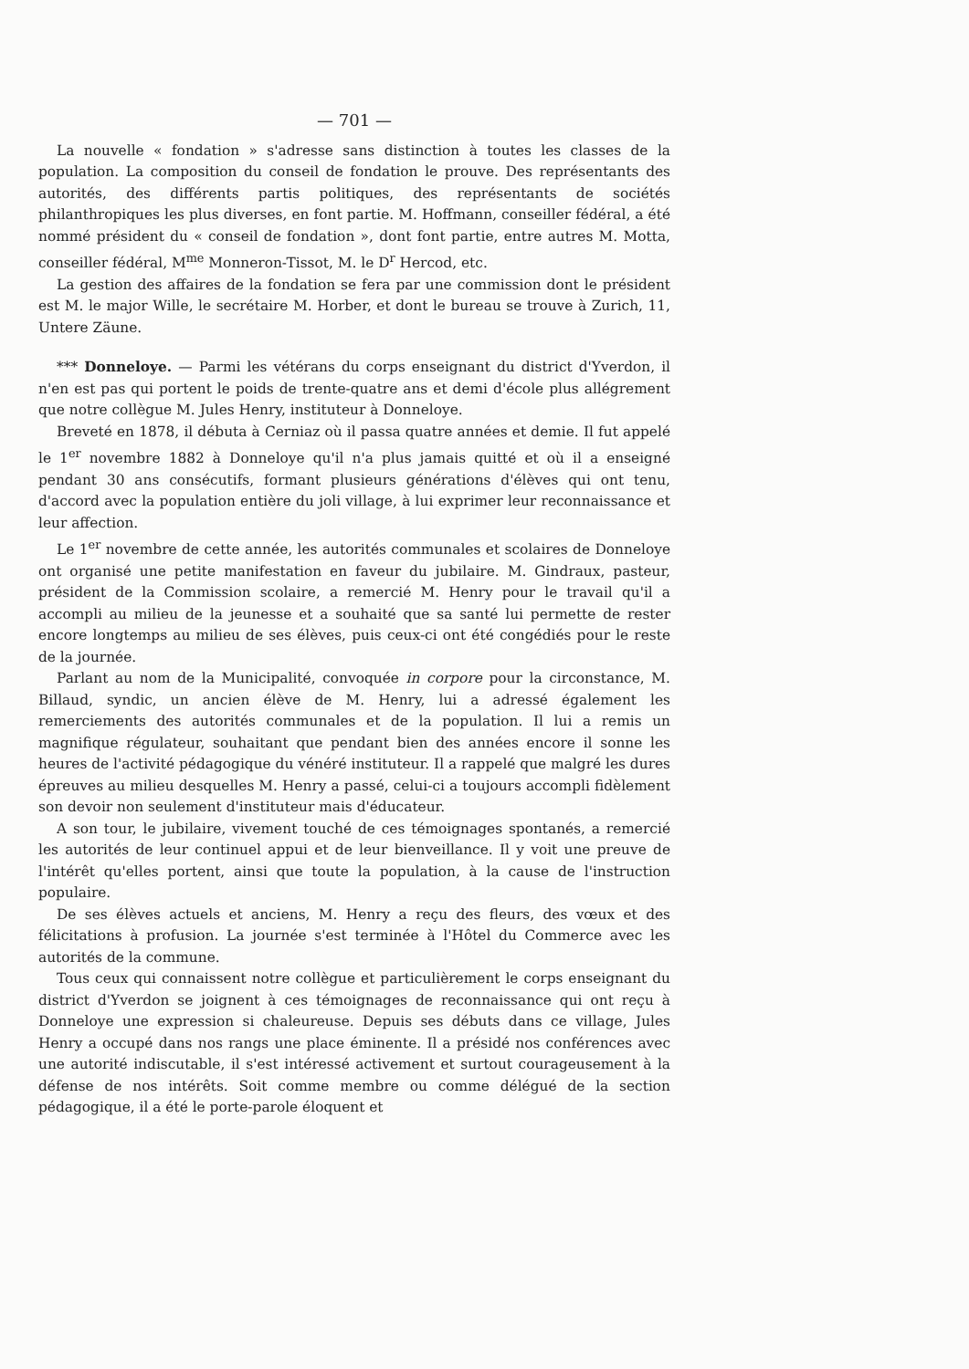— 701 —
La nouvelle « fondation » s'adresse sans distinction à toutes les classes de la population. La composition du conseil de fondation le prouve. Des représentants des autorités, des différents partis politiques, des représentants de sociétés philanthropiques les plus diverses, en font partie. M. Hoffmann, conseiller fédéral, a été nommé président du « conseil de fondation », dont font partie, entre autres M. Motta, conseiller fédéral, M<sup>me</sup> Monneron-Tissot, M. le D<sup>r</sup> Hercod, etc.
La gestion des affaires de la fondation se fera par une commission dont le président est M. le major Wille, le secrétaire M. Horber, et dont le bureau se trouve à Zurich, 11, Untere Zäune.
*** Donneloye. — Parmi les vétérans du corps enseignant du district d'Yverdon, il n'en est pas qui portent le poids de trente-quatre ans et demi d'école plus allégrement que notre collègue M. Jules Henry, instituteur à Donneloye.
Breveté en 1878, il débuta à Cerniaz où il passa quatre années et demie. Il fut appelé le 1<sup>er</sup> novembre 1882 à Donneloye qu'il n'a plus jamais quitté et où il a enseigné pendant 30 ans consécutifs, formant plusieurs générations d'élèves qui ont tenu, d'accord avec la population entière du joli village, à lui exprimer leur reconnaissance et leur affection.
Le 1<sup>er</sup> novembre de cette année, les autorités communales et scolaires de Donneloye ont organisé une petite manifestation en faveur du jubilaire. M. Gindraux, pasteur, président de la Commission scolaire, a remercié M. Henry pour le travail qu'il a accompli au milieu de la jeunesse et a souhaité que sa santé lui permette de rester encore longtemps au milieu de ses élèves, puis ceux-ci ont été congédiés pour le reste de la journée.
Parlant au nom de la Municipalité, convoquée in corpore pour la circonstance, M. Billaud, syndic, un ancien élève de M. Henry, lui a adressé également les remerciements des autorités communales et de la population. Il lui a remis un magnifique régulateur, souhaitant que pendant bien des années encore il sonne les heures de l'activité pédagogique du vénéré instituteur. Il a rappelé que malgré les dures épreuves au milieu desquelles M. Henry a passé, celui-ci a toujours accompli fidèlement son devoir non seulement d'instituteur mais d'éducateur.
A son tour, le jubilaire, vivement touché de ces témoignages spontanés, a remercié les autorités de leur continuel appui et de leur bienveillance. Il y voit une preuve de l'intérêt qu'elles portent, ainsi que toute la population, à la cause de l'instruction populaire.
De ses élèves actuels et anciens, M. Henry a reçu des fleurs, des vœux et des félicitations à profusion. La journée s'est terminée à l'Hôtel du Commerce avec les autorités de la commune.
Tous ceux qui connaissent notre collègue et particulièrement le corps enseignant du district d'Yverdon se joignent à ces témoignages de reconnaissance qui ont reçu à Donneloye une expression si chaleureuse. Depuis ses débuts dans ce village, Jules Henry a occupé dans nos rangs une place éminente. Il a présidé nos conférences avec une autorité indiscutable, il s'est intéressé activement et surtout courageusement à la défense de nos intérêts. Soit comme membre ou comme délégué de la section pédagogique, il a été le porte-parole éloquent et